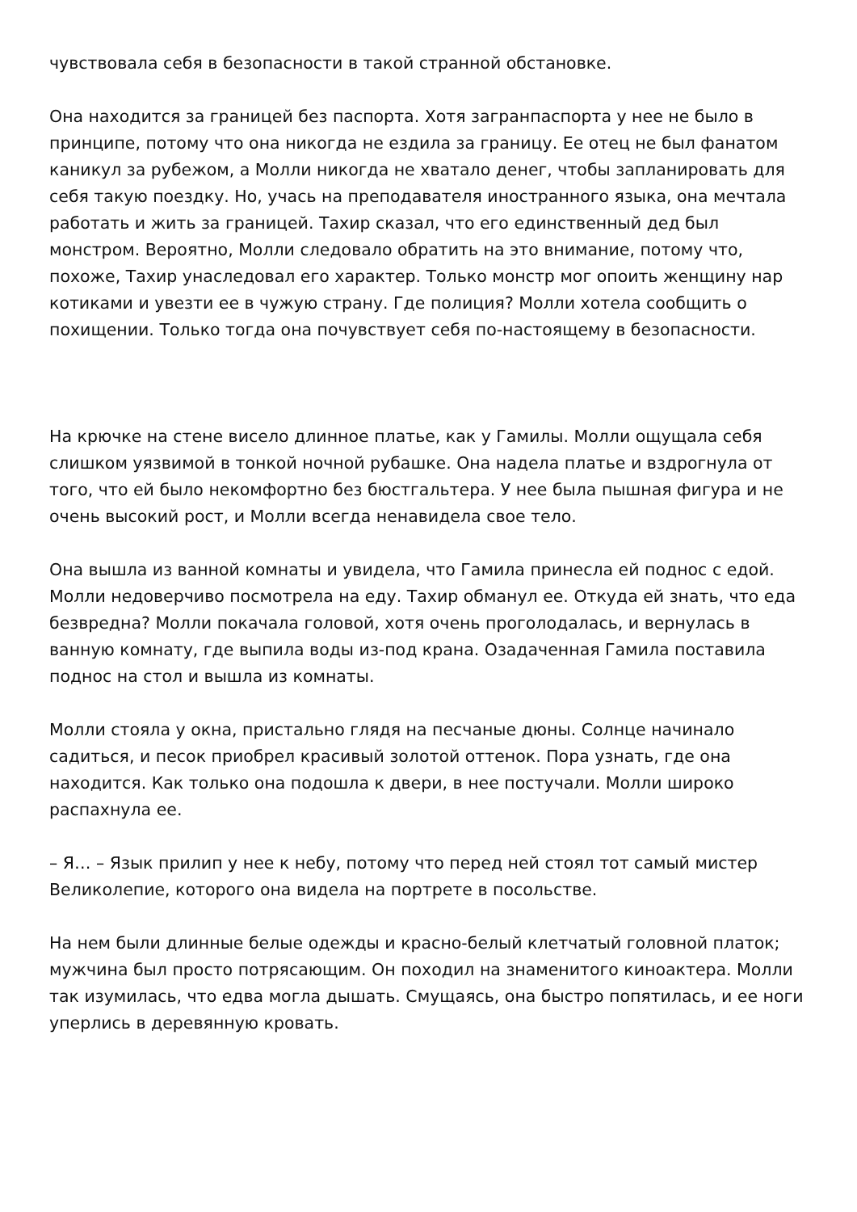чувствовала себя в безопасности в такой странной обстановке.
Она находится за границей без паспорта. Хотя загранпаспорта у нее не было в принципе, потому что она никогда не ездила за границу. Ее отец не был фанатом каникул за рубежом, а Молли никогда не хватало денег, чтобы запланировать для себя такую поездку. Но, учась на преподавателя иностранного языка, она мечтала работать и жить за границей. Тахир сказал, что его единственный дед был монстром. Вероятно, Молли следовало обратить на это внимание, потому что, похоже, Тахир унаследовал его характер. Только монстр мог опоить женщину нар котиками и увезти ее в чужую страну. Где полиция? Молли хотела сообщить о похищении. Только тогда она почувствует себя по-настоящему в безопасности.
На крючке на стене висело длинное платье, как у Гамилы. Молли ощущала себя слишком уязвимой в тонкой ночной рубашке. Она надела платье и вздрогнула от того, что ей было некомфортно без бюстгальтера. У нее была пышная фигура и не очень высокий рост, и Молли всегда ненавидела свое тело.
Она вышла из ванной комнаты и увидела, что Гамила принесла ей поднос с едой. Молли недоверчиво посмотрела на еду. Тахир обманул ее. Откуда ей знать, что еда безвредна? Молли покачала головой, хотя очень проголодалась, и вернулась в ванную комнату, где выпила воды из-под крана. Озадаченная Гамила поставила поднос на стол и вышла из комнаты.
Молли стояла у окна, пристально глядя на песчаные дюны. Солнце начинало садиться, и песок приобрел красивый золотой оттенок. Пора узнать, где она находится. Как только она подошла к двери, в нее постучали. Молли широко распахнула ее.
– Я… – Язык прилип у нее к небу, потому что перед ней стоял тот самый мистер Великолепие, которого она видела на портрете в посольстве.
На нем были длинные белые одежды и красно-белый клетчатый головной платок; мужчина был просто потрясающим. Он походил на знаменитого киноактера. Молли так изумилась, что едва могла дышать. Смущаясь, она быстро попятилась, и ее ноги уперлись в деревянную кровать.